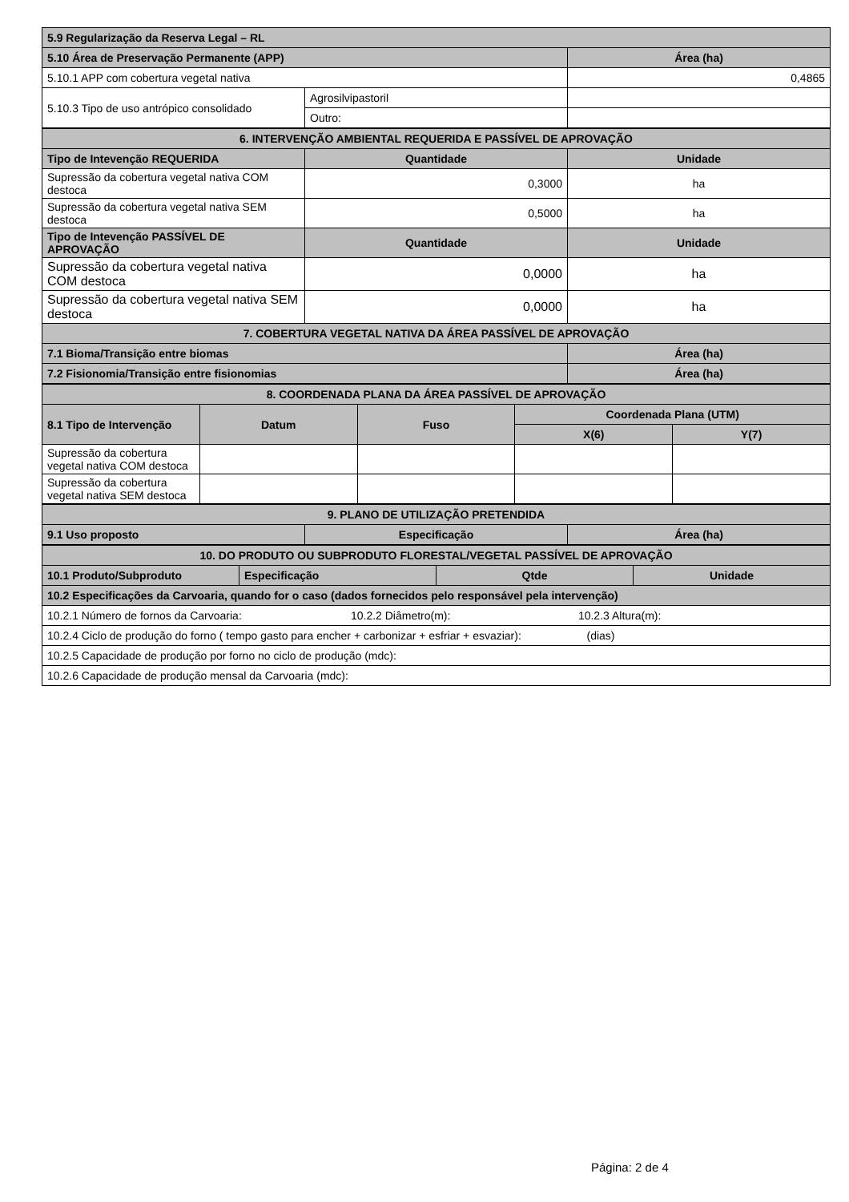| 5.9 Regularização da Reserva Legal – RL | | |
| --- | --- | --- |
| 5.10 Área de Preservação Permanente (APP) | | Área (ha) |
| 5.10.1 APP com cobertura vegetal nativa | | 0,4865 |
| 5.10.3 Tipo de uso antrópico consolidado | Agrosilvipastoril | |
| | Outro: | |
| 6. INTERVENÇÃO AMBIENTAL REQUERIDA E PASSÍVEL DE APROVAÇÃO | | |
| --- | --- | --- |
| Tipo de Intevenção REQUERIDA | Quantidade | Unidade |
| Supressão da cobertura vegetal nativa COM destoca | 0,3000 | ha |
| Supressão da cobertura vegetal nativa SEM destoca | 0,5000 | ha |
| Tipo de Intevenção PASSÍVEL DE APROVAÇÃO | Quantidade | Unidade |
| Supressão da cobertura vegetal nativa COM destoca | 0,0000 | ha |
| Supressão da cobertura vegetal nativa SEM destoca | 0,0000 | ha |
| 7. COBERTURA VEGETAL NATIVA DA ÁREA PASSÍVEL DE APROVAÇÃO | | |
| 7.1 Bioma/Transição entre biomas | | Área (ha) |
| 7.2 Fisionomia/Transição entre fisionomias | | Área (ha) |
| 8. COORDENADA PLANA DA ÁREA PASSÍVEL DE APROVAÇÃO | | | | |
| --- | --- | --- | --- | --- |
| 8.1 Tipo de Intervenção | Datum | Fuso | Coordenada Plana (UTM) | |
| | | | X(6) | Y(7) |
| Supressão da cobertura vegetal nativa COM destoca | | | | |
| Supressão da cobertura vegetal nativa SEM destoca | | | | |
| 9. PLANO DE UTILIZAÇÃO PRETENDIDA | | |
| --- | --- | --- |
| 9.1 Uso proposto | Especificação | Área (ha) |
| 10. DO PRODUTO OU SUBPRODUTO FLORESTAL/VEGETAL PASSÍVEL DE APROVAÇÃO | | | |
| --- | --- | --- | --- |
| 10.1 Produto/Subproduto | Especificação | Qtde | Unidade |
| 10.2 Especificações da Carvoaria, quando for o caso (dados fornecidos pelo responsável pela intervenção) | | | |
| 10.2.1 Número de fornos da Carvoaria: 10.2.2 Diâmetro(m): 10.2.3 Altura(m): | | | |
| 10.2.4 Ciclo de produção do forno ( tempo gasto para encher + carbonizar + esfriar + esvaziar): (dias) | | | |
| 10.2.5 Capacidade de produção por forno no ciclo de produção (mdc): | | | |
| 10.2.6 Capacidade de produção mensal da Carvoaria (mdc): | | | |
Página: 2 de 4